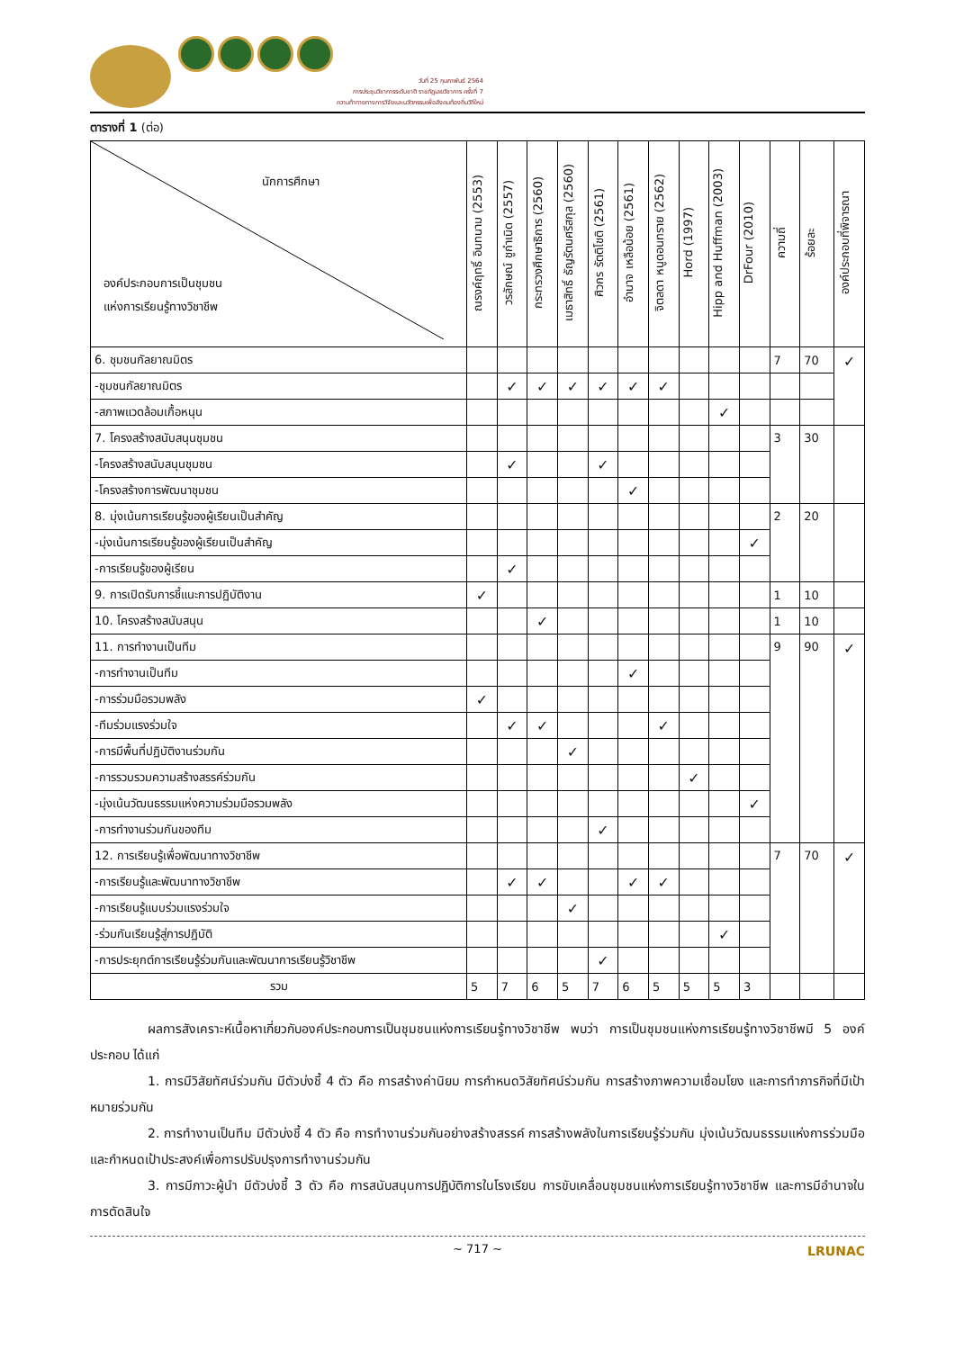วันที่ 25 กุมภาพันธ์ 2564
การประชุมวิชาการระดับชาติ ราชภัฏเลยวิชาการ ครั้งที่ 7
ความท้าทายทางการวิจัยและนวัตกรรมเพื่อสังคมท้องถิ่นวิถีใหม่
ตารางที่ 1 (ต่อ)
| นักการศึกษา องค์ประกอบการเป็นชุมชน แห่งการเรียนรู้ทางวิชาชีพ | ณรงค์ฤทธิ์ อินทนาม (2553) | วรลักษณ์ ชูกำเนิด (2557) | กระทรวงศึกษาธิการ (2560) | เมธาสิทธิ์ ธัญรัตนศรีสกุล (2560) | ศิวกร รัตติโชติ (2561) | อำนาจ เหลือน้อย (2561) | จิตลดา หนูดอนทราย (2562) | Hord (1997) | Hipp and Huffman (2003) | DrFour (2010) | ความถี่ | ร้อยละ | องค์ประกอบที่พิจารณา |
| --- | --- | --- | --- | --- | --- | --- | --- | --- | --- | --- | --- | --- | --- |
| 6. ชุมชนกัลยาณมิตร | | | | | | | | | | | 7 | 70 | ✓ |
| -ชุมชนกัลยาณมิตร | | ✓ | ✓ | ✓ | ✓ | ✓ | ✓ | | | | | | |
| -สภาพแวดล้อมเกื้อหนุน | | | | | | | | | ✓ | | | | |
| 7. โครงสร้างสนับสนุนชุมชน | | | | | | | | | | | 3 | 30 | |
| -โครงสร้างสนับสนุนชุมชน | | ✓ | | | ✓ | | | | | | | | |
| -โครงสร้างการพัฒนาชุมชน | | | | | | ✓ | | | | | | | |
| 8. มุ่งเน้นการเรียนรู้ของผู้เรียนเป็นสำคัญ | | | | | | | | | | | 2 | 20 | |
| -มุ่งเน้นการเรียนรู้ของผู้เรียนเป็นสำคัญ | | | | | | | | | | ✓ | | | |
| -การเรียนรู้ของผู้เรียน | | ✓ | | | | | | | | | | | |
| 9. การเปิดรับการชี้แนะการปฏิบัติงาน | ✓ | | | | | | | | | | 1 | 10 | |
| 10. โครงสร้างสนับสนุน | | | ✓ | | | | | | | | 1 | 10 | |
| 11. การทำงานเป็นทีม | | | | | | | | | | | 9 | 90 | ✓ |
| -การทำงานเป็นทีม | | | | | | ✓ | | | | | | | |
| -การร่วมมือรวมพลัง | ✓ | | | | | | | | | | | | |
| -ทีมร่วมแรงร่วมใจ | | ✓ | ✓ | | | | ✓ | | | | | | |
| -การมีพื้นที่ปฏิบัติงานร่วมกัน | | | | ✓ | | | | | | | | | |
| -การรวบรวมความสร้างสรรค์ร่วมกัน | | | | | | | | ✓ | | | | | |
| -มุ่งเน้นวัฒนธรรมแห่งความร่วมมือรวมพลัง | | | | | | | | | | ✓ | | | |
| -การทำงานร่วมกันของทีม | | | | | ✓ | | | | | | | | |
| 12. การเรียนรู้เพื่อพัฒนาทางวิชาชีพ | | | | | | | | | | | 7 | 70 | ✓ |
| -การเรียนรู้และพัฒนาทางวิชาชีพ | | ✓ | ✓ | | | ✓ | ✓ | | | | | | |
| -การเรียนรู้แบบร่วมแรงร่วมใจ | | | | ✓ | | | | | | | | | |
| -ร่วมกันเรียนรู้สู่การปฏิบัติ | | | | | | | | | ✓ | | | | |
| -การประยุกต์การเรียนรู้ร่วมกันและพัฒนาการเรียนรู้วิชาชีพ | | | | | ✓ | | | | | | | | |
| รวม | 5 | 7 | 6 | 5 | 7 | 6 | 5 | 5 | 5 | 3 | | | |
ผลการสังเคราะห์เนื้อหาเกี่ยวกับองค์ประกอบการเป็นชุมชนแห่งการเรียนรู้ทางวิชาชีพ พบว่า การเป็นชุมชนแห่งการเรียนรู้ทางวิชาชีพมี 5 องค์ประกอบ ได้แก่
1. การมีวิสัยทัศน์ร่วมกัน มีตัวบ่งชี้ 4 ตัว คือ การสร้างค่านิยม การกำหนดวิสัยทัศน์ร่วมกัน การสร้างภาพความเชื่อมโยง และการทำภารกิจที่มีเป้าหมายร่วมกัน
2. การทำงานเป็นทีม มีตัวบ่งชี้ 4 ตัว คือ การทำงานร่วมกันอย่างสร้างสรรค์ การสร้างพลังในการเรียนรู้ร่วมกัน มุ่งเน้นวัฒนธรรมแห่งการร่วมมือ และกำหนดเป้าประสงค์เพื่อการปรับปรุงการทำงานร่วมกัน
3. การมีภาวะผู้นำ มีตัวบ่งชี้ 3 ตัว คือ การสนับสนุนการปฏิบัติการในโรงเรียน การขับเคลื่อนชุมชนแห่งการเรียนรู้ทางวิชาชีพ และการมีอำนาจในการตัดสินใจ
~ 717 ~ LRUNAC